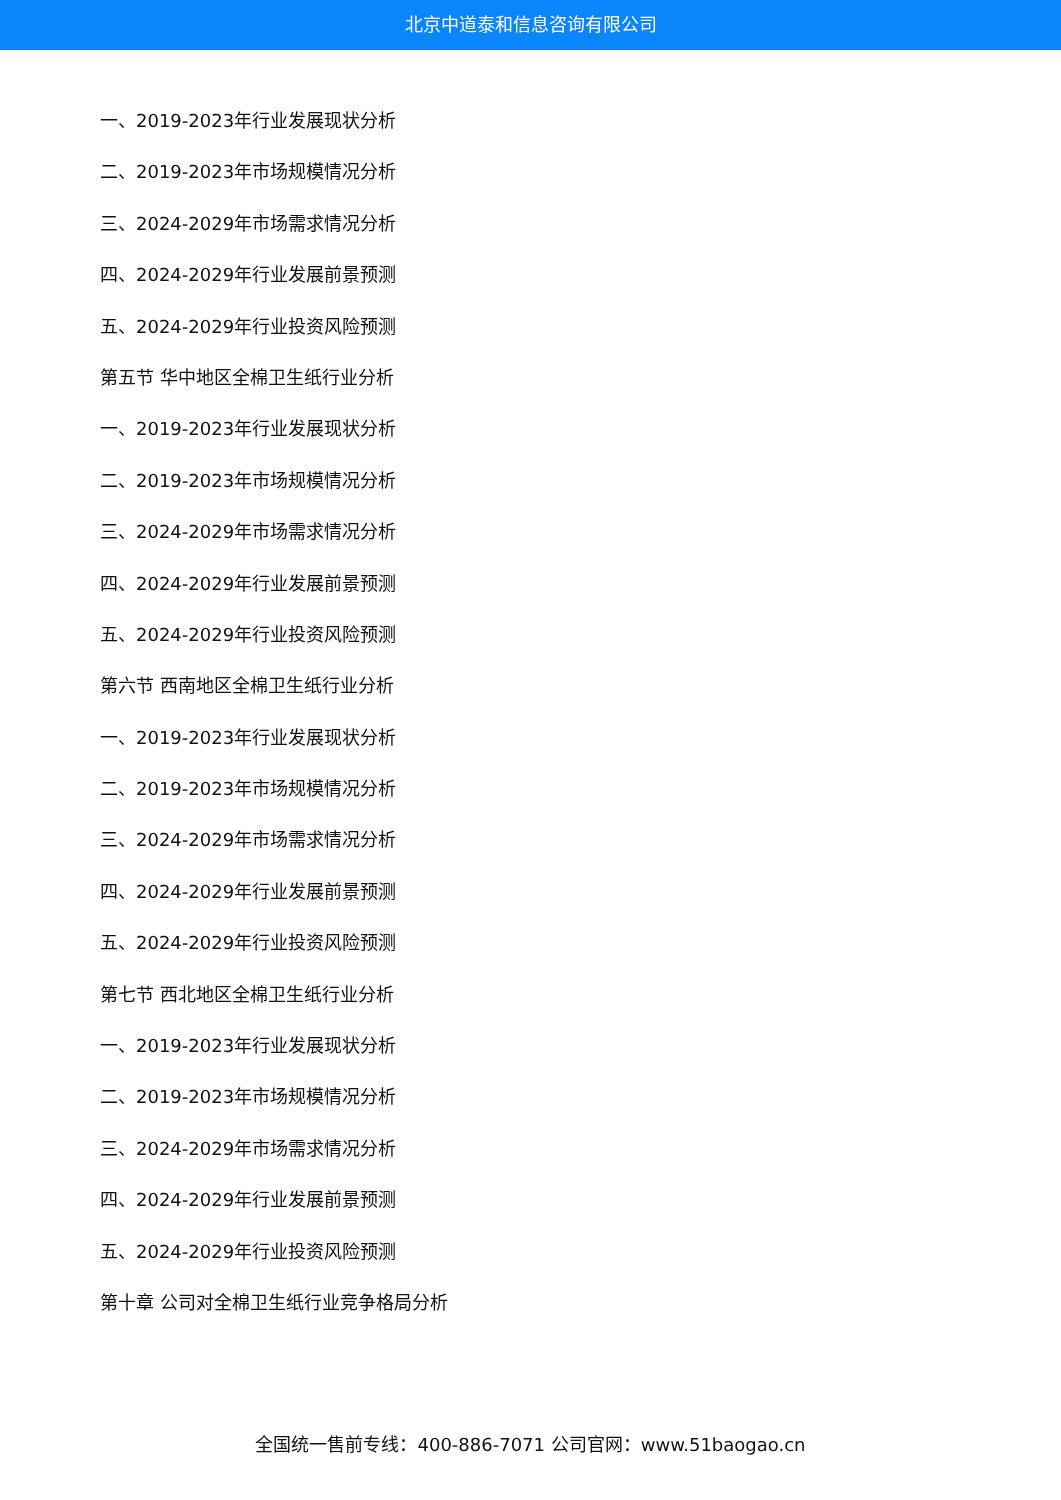北京中道泰和信息咨询有限公司
一、2019-2023年行业发展现状分析
二、2019-2023年市场规模情况分析
三、2024-2029年市场需求情况分析
四、2024-2029年行业发展前景预测
五、2024-2029年行业投资风险预测
第五节 华中地区全棉卫生纸行业分析
一、2019-2023年行业发展现状分析
二、2019-2023年市场规模情况分析
三、2024-2029年市场需求情况分析
四、2024-2029年行业发展前景预测
五、2024-2029年行业投资风险预测
第六节 西南地区全棉卫生纸行业分析
一、2019-2023年行业发展现状分析
二、2019-2023年市场规模情况分析
三、2024-2029年市场需求情况分析
四、2024-2029年行业发展前景预测
五、2024-2029年行业投资风险预测
第七节 西北地区全棉卫生纸行业分析
一、2019-2023年行业发展现状分析
二、2019-2023年市场规模情况分析
三、2024-2029年市场需求情况分析
四、2024-2029年行业发展前景预测
五、2024-2029年行业投资风险预测
第十章 公司对全棉卫生纸行业竞争格局分析
全国统一售前专线：400-886-7071 公司官网：www.51baogao.cn